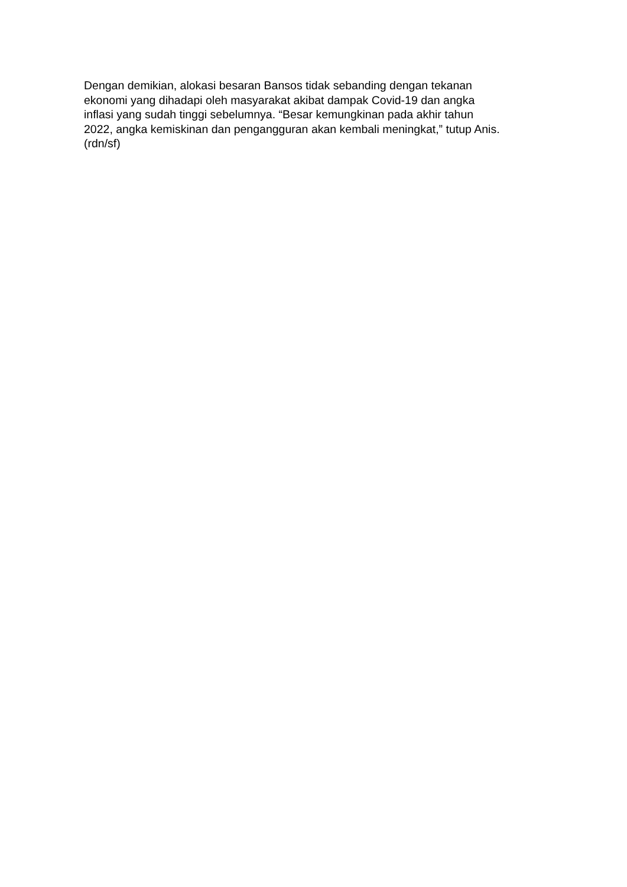Dengan demikian, alokasi besaran Bansos tidak sebanding dengan tekanan
ekonomi yang dihadapi oleh masyarakat akibat dampak Covid-19 dan angka
inflasi yang sudah tinggi sebelumnya. “Besar kemungkinan pada akhir tahun
2022, angka kemiskinan dan pengangguran akan kembali meningkat,” tutup Anis.
(rdn/sf)